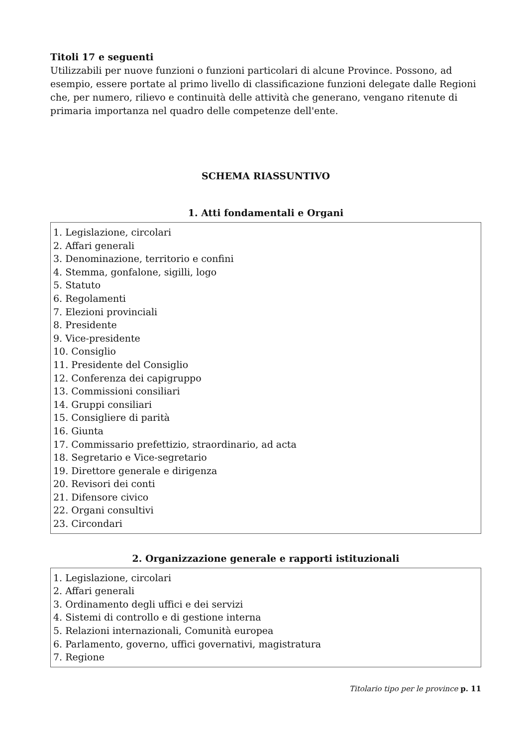Titoli 17 e seguenti
Utilizzabili per nuove funzioni o funzioni particolari di alcune Province. Possono, ad esempio, essere portate al primo livello di classificazione funzioni delegate dalle Regioni che, per numero, rilievo e continuità delle attività che generano, vengano ritenute di primaria importanza nel quadro delle competenze dell'ente.
SCHEMA RIASSUNTIVO
1. Atti fondamentali e Organi
1. Legislazione, circolari
2. Affari generali
3. Denominazione, territorio e confini
4. Stemma, gonfalone, sigilli, logo
5. Statuto
6. Regolamenti
7. Elezioni provinciali
8. Presidente
9. Vice-presidente
10. Consiglio
11. Presidente del Consiglio
12. Conferenza dei capigruppo
13. Commissioni consiliari
14. Gruppi consiliari
15. Consigliere di parità
16. Giunta
17. Commissario prefettizio, straordinario, ad acta
18. Segretario e Vice-segretario
19. Direttore generale e dirigenza
20. Revisori dei conti
21. Difensore civico
22. Organi consultivi
23. Circondari
2. Organizzazione generale e rapporti istituzionali
1. Legislazione, circolari
2. Affari generali
3. Ordinamento degli uffici e dei servizi
4. Sistemi di controllo e di gestione interna
5. Relazioni internazionali, Comunità europea
6. Parlamento, governo, uffici governativi, magistratura
7. Regione
Titolario tipo per le province p. 11